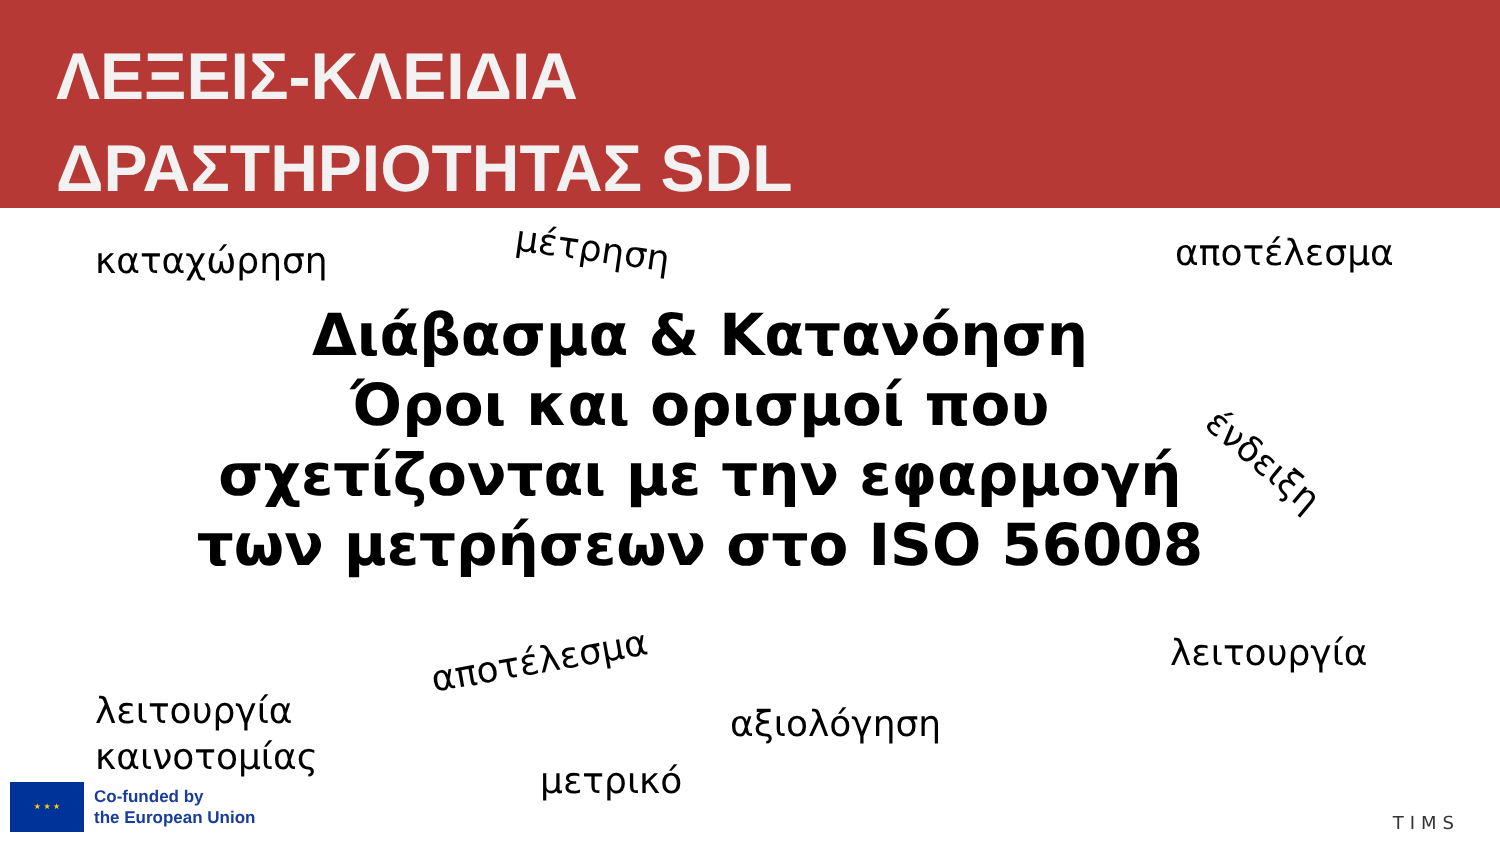ΛΕΞΕΙΣ-ΚΛΕΙΔΙΑ
ΔΡΑΣΤΗΡΙΟΤΗΤΑΣ SDL
καταχώρηση μέτρηση αποτέλεσμα
Διάβασμα & Κατανόηση
Όροι και ορισμοί που σχετίζονται με την εφαρμογή των μετρήσεων στο ISO 56008
ένδειξη
αποτέλεσμα λειτουργία
λειτουργία
καινοτομίας
αξιολόγηση
μετρικό
★ ★ ★
Co-funded by
the European Union
TIMS